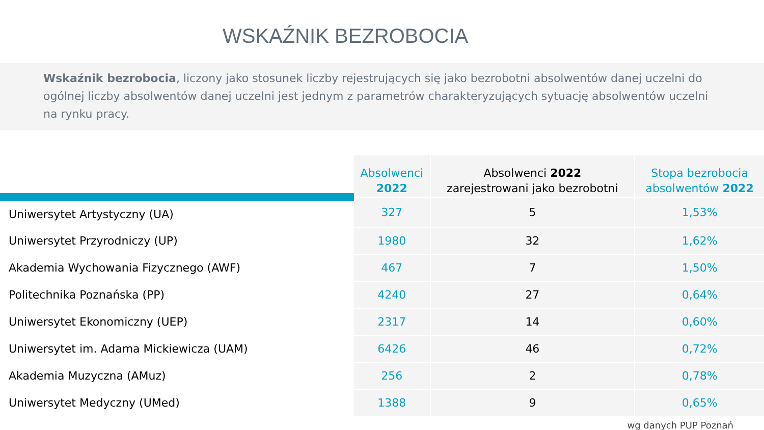WSKAŹNIK BEZROBOCIA
Wskaźnik bezrobocia, liczony jako stosunek liczby rejestrujących się jako bezrobotni absolwentów danej uczelni do ogólnej liczby absolwentów danej uczelni jest jednym z parametrów charakteryzujących sytuację absolwentów uczelni na rynku pracy.
| | Absolwenci 2022 | Absolwenci 2022 zarejestrowani jako bezrobotni | Stopa bezrobocia absolwentów 2022 |
| --- | --- | --- | --- |
| Uniwersytet Artystyczny (UA) | 327 | 5 | 1,53% |
| Uniwersytet Przyrodniczy (UP) | 1980 | 32 | 1,62% |
| Akademia Wychowania Fizycznego (AWF) | 467 | 7 | 1,50% |
| Politechnika Poznańska (PP) | 4240 | 27 | 0,64% |
| Uniwersytet Ekonomiczny (UEP) | 2317 | 14 | 0,60% |
| Uniwersytet im. Adama Mickiewicza (UAM) | 6426 | 46 | 0,72% |
| Akademia Muzyczna (AMuz) | 256 | 2 | 0,78% |
| Uniwersytet Medyczny (UMed) | 1388 | 9 | 0,65% |
wg danych PUP Poznań